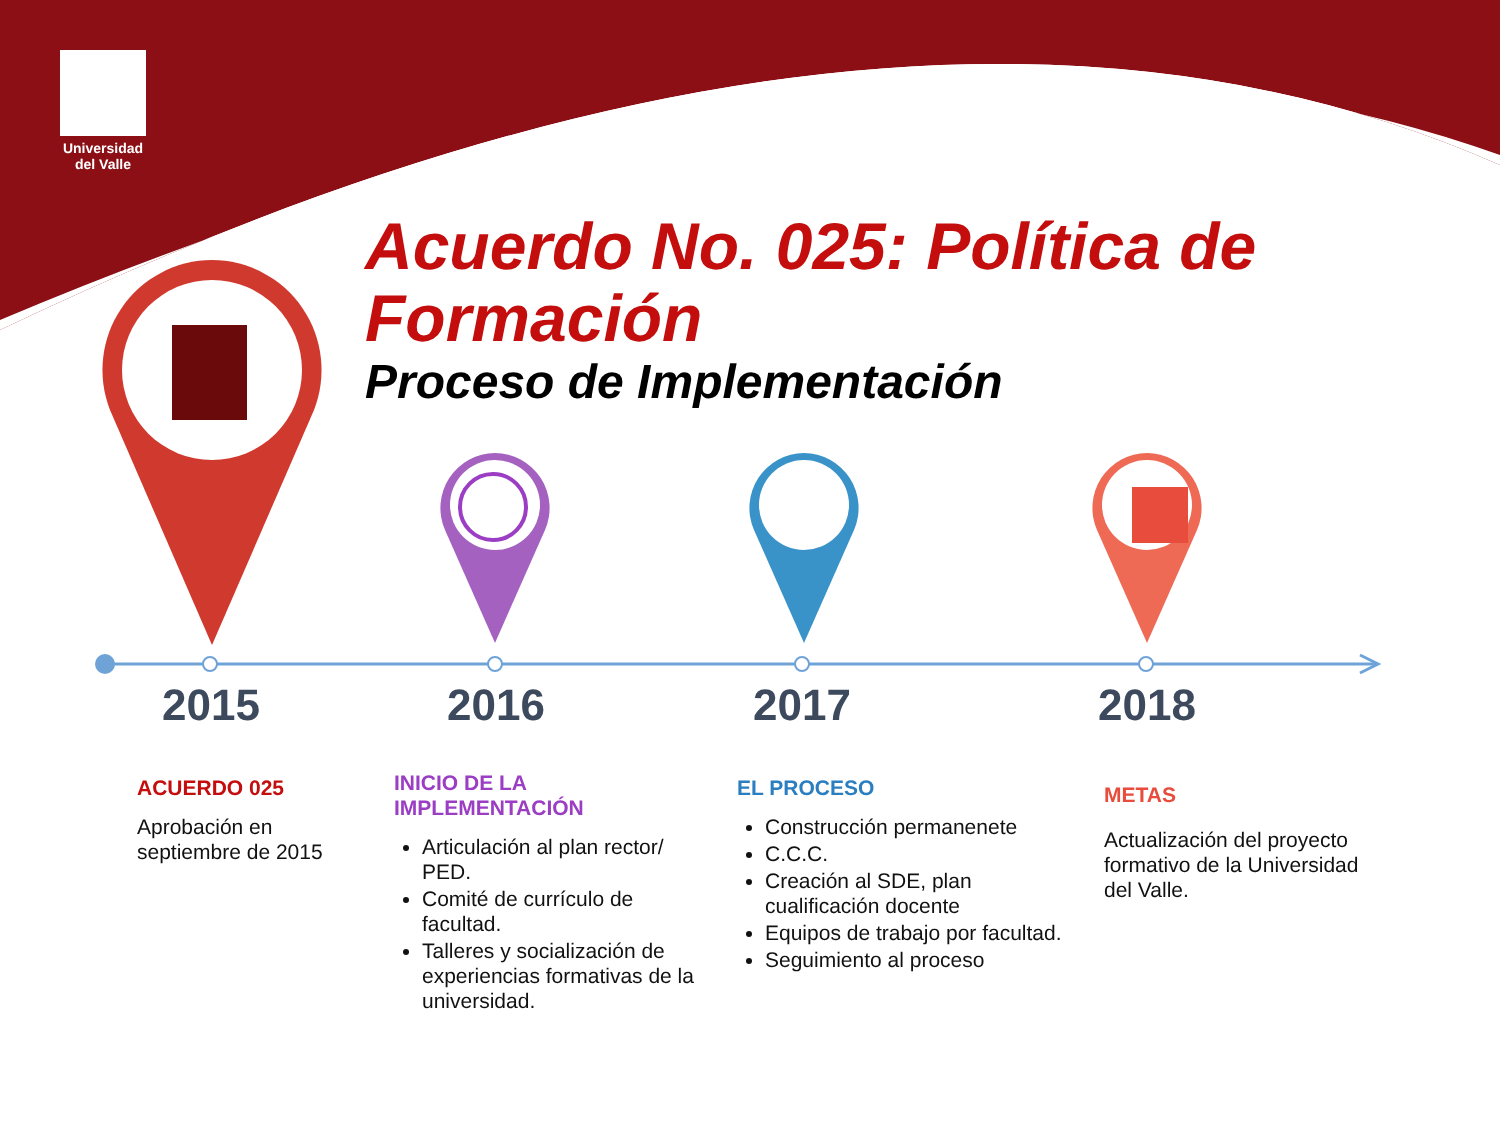Universidad del Valle
Acuerdo No. 025: Política de Formación
Proceso de Implementación
2015 2016 2017 2018
ACUERDO 025
Aprobación en septiembre de 2015
INICIO DE LA IMPLEMENTACIÓN
Articulación al plan rector/ PED.
Comité de currículo de facultad.
Talleres y socialización de experiencias formativas de la universidad.
EL PROCESO
Construcción permanenete
C.C.C.
Creación al SDE, plan cualificación docente
Equipos de trabajo por facultad.
Seguimiento al proceso
METAS
Actualización del proyecto formativo de la Universidad del Valle.